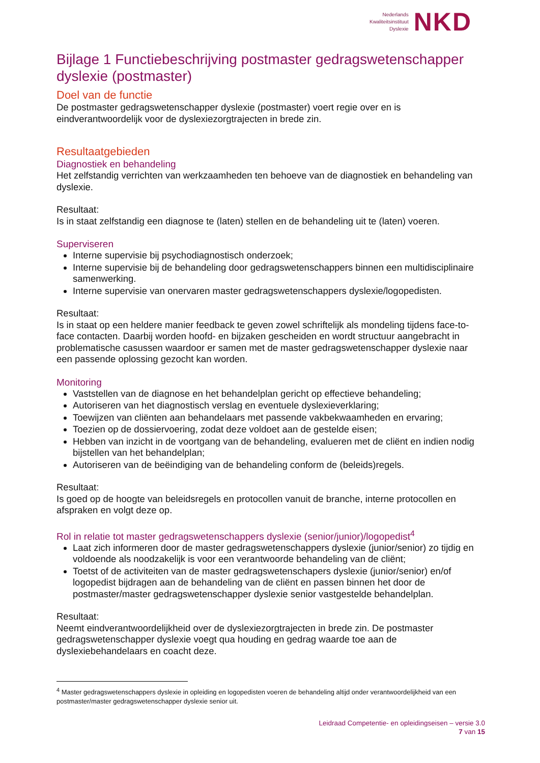Nederlands
Kwaliteitsinstituut
Dyslexie
NKD
Bijlage 1 Functiebeschrijving postmaster gedragswetenschapper dyslexie (postmaster)
Doel van de functie
De postmaster gedragswetenschapper dyslexie (postmaster) voert regie over en is eindverantwoordelijk voor de dyslexiezorgtrajecten in brede zin.
Resultaatgebieden
Diagnostiek en behandeling
Het zelfstandig verrichten van werkzaamheden ten behoeve van de diagnostiek en behandeling van dyslexie.
Resultaat:
Is in staat zelfstandig een diagnose te (laten) stellen en de behandeling uit te (laten) voeren.
Superviseren
Interne supervisie bij psychodiagnostisch onderzoek;
Interne supervisie bij de behandeling door gedragswetenschappers binnen een multidisciplinaire samenwerking.
Interne supervisie van onervaren master gedragswetenschappers dyslexie/logopedisten.
Resultaat:
Is in staat op een heldere manier feedback te geven zowel schriftelijk als mondeling tijdens face-to-face contacten. Daarbij worden hoofd- en bijzaken gescheiden en wordt structuur aangebracht in problematische casussen waardoor er samen met de master gedragswetenschapper dyslexie naar een passende oplossing gezocht kan worden.
Monitoring
Vaststellen van de diagnose en het behandelplan gericht op effectieve behandeling;
Autoriseren van het diagnostisch verslag en eventuele dyslexieverklaring;
Toewijzen van cliënten aan behandelaars met passende vakbekwaamheden en ervaring;
Toezien op de dossiervoering, zodat deze voldoet aan de gestelde eisen;
Hebben van inzicht in de voortgang van de behandeling, evalueren met de cliënt en indien nodig bijstellen van het behandelplan;
Autoriseren van de beëindiging van de behandeling conform de (beleids)regels.
Resultaat:
Is goed op de hoogte van beleidsregels en protocollen vanuit de branche, interne protocollen en afspraken en volgt deze op.
Rol in relatie tot master gedragswetenschappers dyslexie (senior/junior)/logopedist<sup>4</sup>
Laat zich informeren door de master gedragswetenschappers dyslexie (junior/senior) zo tijdig en voldoende als noodzakelijk is voor een verantwoorde behandeling van de cliënt;
Toetst of de activiteiten van de master gedragswetenschapers dyslexie (junior/senior) en/of logopedist bijdragen aan de behandeling van de cliënt en passen binnen het door de postmaster/master gedragswetenschapper dyslexie senior vastgestelde behandelplan.
Resultaat:
Neemt eindverantwoordelijkheid over de dyslexiezorgtrajecten in brede zin. De postmaster gedragswetenschapper dyslexie voegt qua houding en gedrag waarde toe aan de dyslexiebehandelaars en coacht deze.
<sup>4</sup> Master gedragswetenschappers dyslexie in opleiding en logopedisten voeren de behandeling altijd onder verantwoordelijkheid van een postmaster/master gedragswetenschapper dyslexie senior uit.
Leidraad Competentie- en opleidingseisen – versie 3.0
7 van 15